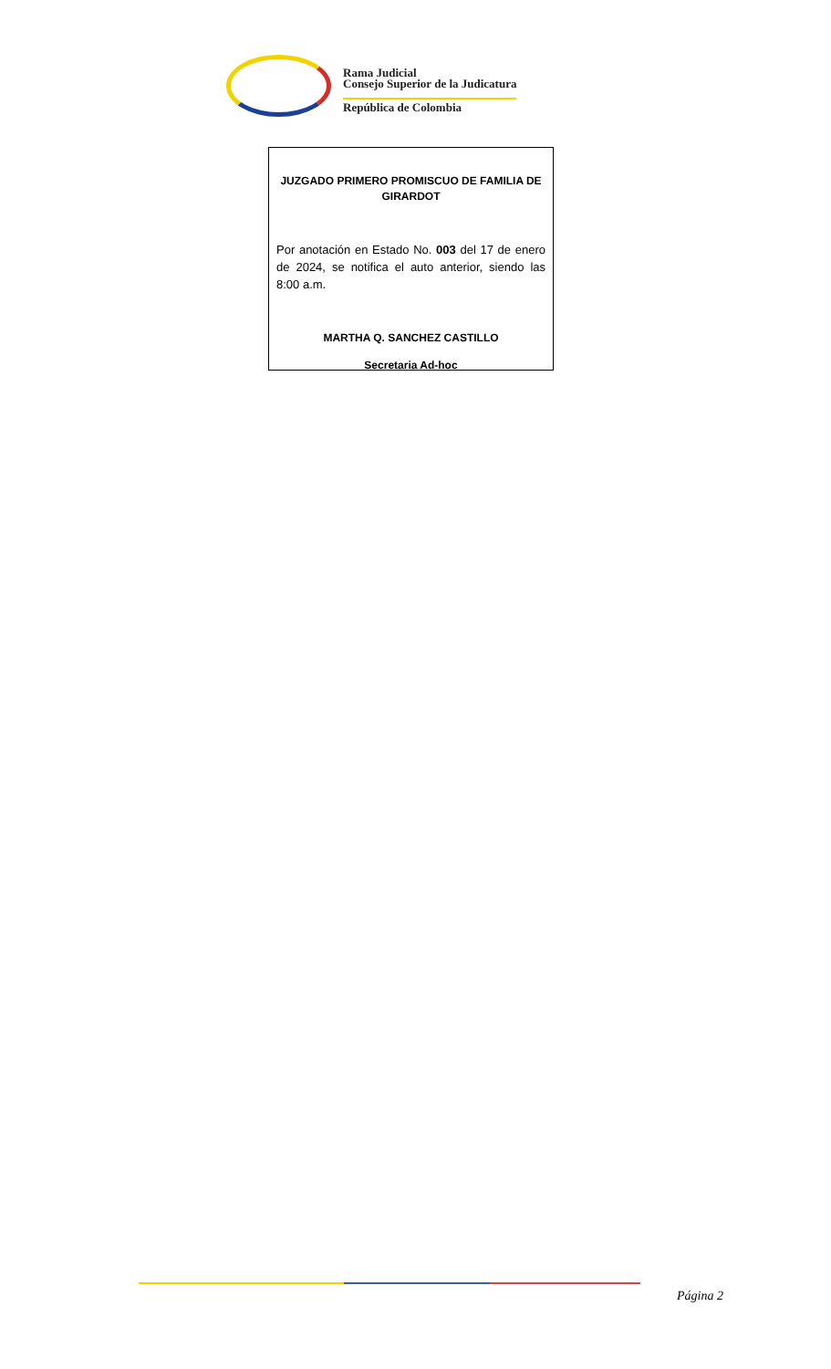Rama Judicial
Consejo Superior de la Judicatura
República de Colombia
JUZGADO PRIMERO PROMISCUO DE FAMILIA DE GIRARDOT
Por anotación en Estado No. 003 del 17 de enero de 2024, se notifica el auto anterior, siendo las 8:00 a.m.
MARTHA Q. SANCHEZ CASTILLO
Secretaria Ad-hoc
Página 2